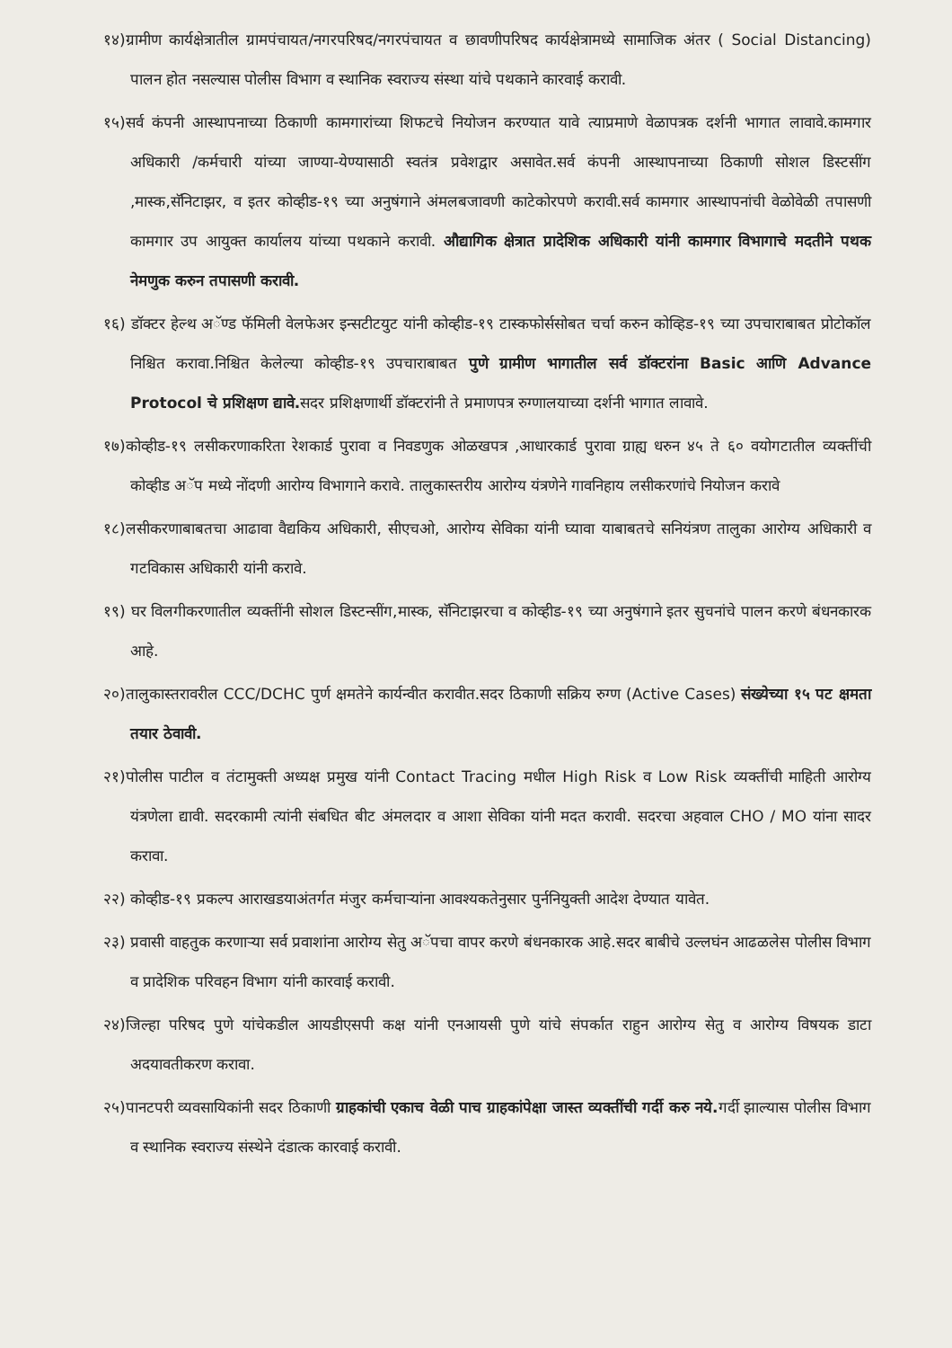१४)ग्रामीण कार्यक्षेत्रातील ग्रामपंचायत/नगरपरिषद/नगरपंचायत व छावणीपरिषद कार्यक्षेत्रामध्ये सामाजिक अंतर ( Social Distancing) पालन होत नसल्यास पोलीस विभाग व स्थानिक स्वराज्य संस्था यांचे पथकाने कारवाई करावी.
१५)सर्व कंपनी आस्थापनाच्या ठिकाणी कामगारांच्या शिफटचे नियोजन करण्यात यावे त्याप्रमाणे वेळापत्रक दर्शनी भागात लावावे.कामगार अधिकारी /कर्मचारी यांच्या जाण्या-येण्यासाठी स्वतंत्र प्रवेशद्वार असावेत.सर्व कंपनी आस्थापनाच्या ठिकाणी सोशल डिस्टसींग ,मास्क,सॅनिटाझर, व इतर कोव्हीड-१९ च्या अनुषंगाने अंमलबजावणी काटेकोरपणे करावी.सर्व कामगार आस्थापनांची वेळोवेळी तपासणी कामगार उप आयुक्त कार्यालय यांच्या पथकाने करावी. औद्यागिक क्षेत्रात प्रादेशिक अधिकारी यांनी कामगार विभागाचे मदतीने पथक नेमणुक करुन तपासणी करावी.
१६) डॉक्टर हेल्थ अॅण्ड फॅमिली वेलफेअर इन्सटीटयुट यांनी कोव्हीड-१९ टास्कफोर्ससोबत चर्चा करुन कोव्हिड-१९ च्या उपचाराबाबत प्रोटोकॉल निश्चित करावा.निश्चित केलेल्या कोव्हीड-१९ उपचाराबाबत पुणे ग्रामीण भागातील सर्व डॉक्टरांना Basic आणि Advance Protocol चे प्रशिक्षण द्यावे. सदर प्रशिक्षणार्थी डॉक्टरांनी ते प्रमाणपत्र रुग्णालयाच्या दर्शनी भागात लावावे.
१७)कोव्हीड-१९ लसीकरणाकरिता रेशकार्ड पुरावा व निवडणुक ओळखपत्र ,आधारकार्ड पुरावा ग्राह्य धरुन ४५ ते ६० वयोगटातील व्यक्तींची कोव्हीड अॅप मध्ये नोंदणी आरोग्य विभागाने करावे. तालुकास्तरीय आरोग्य यंत्रणेने गावनिहाय लसीकरणांचे नियोजन करावे
१८)लसीकरणाबाबतचा आढावा वैद्यकिय अधिकारी, सीएचओ, आरोग्य सेविका यांनी घ्यावा याबाबतचे सनियंत्रण तालुका आरोग्य अधिकारी व गटविकास अधिकारी यांनी करावे.
१९) घर विलगीकरणातील व्यक्तींनी सोशल डिस्टन्सींग,मास्क, सॅनिटाझरचा व कोव्हीड-१९ च्या अनुषंगाने इतर सुचनांचे पालन करणे बंधनकारक आहे.
२०)तालुकास्तरावरील CCC/DCHC पुर्ण क्षमतेने कार्यन्वीत करावीत.सदर ठिकाणी सक्रिय रुग्ण (Active Cases) संख्येच्या १५ पट क्षमता तयार ठेवावी.
२१)पोलीस पाटील व तंटामुक्ती अध्यक्ष प्रमुख यांनी Contact Tracing मधील High Risk व Low Risk व्यक्तींची माहिती आरोग्य यंत्रणेला द्यावी. सदरकामी त्यांनी संबधित बीट अंमलदार व आशा सेविका यांनी मदत करावी. सदरचा अहवाल CHO / MO यांना सादर करावा.
२२) कोव्हीड-१९ प्रकल्प आराखडयाअंतर्गत मंजुर कर्मचाऱ्यांना आवश्यकतेनुसार पुर्ननियुक्ती आदेश देण्यात यावेत.
२३) प्रवासी वाहतुक करणाऱ्या सर्व प्रवाशांना आरोग्य सेतु अॅपचा वापर करणे बंधनकारक आहे.सदर बाबीचे उल्लघंन आढळलेस पोलीस विभाग व प्रादेशिक परिवहन विभाग यांनी कारवाई करावी.
२४)जिल्हा परिषद पुणे यांचेकडील आयडीएसपी कक्ष यांनी एनआयसी पुणे यांचे संपर्कात राहुन आरोग्य सेतु व आरोग्य विषयक डाटा अदयावतीकरण करावा.
२५)पानटपरी व्यवसायिकांनी सदर ठिकाणी ग्राहकांची एकाच वेळी पाच ग्राहकांपेक्षा जास्त व्यक्तींची गर्दी करु नये. गर्दी झाल्यास पोलीस विभाग व स्थानिक स्वराज्य संस्थेने दंडात्क कारवाई करावी.